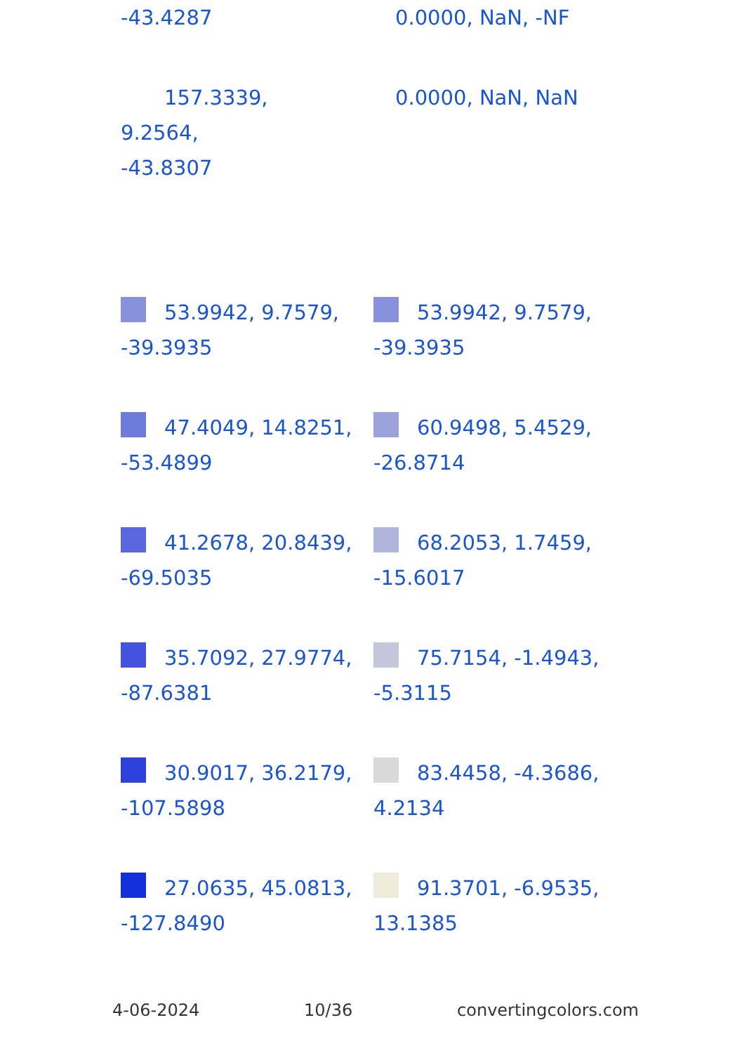-43.4287 0.0000, NaN, -NF
157.3339, 9.2564,
-43.8307
0.0000, NaN, NaN
53.9942, 9.7579,
-39.3935
53.9942, 9.7579,
-39.3935
47.4049, 14.8251,
-53.4899
60.9498, 5.4529,
-26.8714
41.2678, 20.8439,
-69.5035
68.2053, 1.7459,
-15.6017
35.7092, 27.9774,
-87.6381
75.7154, -1.4943,
-5.3115
30.9017, 36.2179,
-107.5898
83.4458, -4.3686,
4.2134
27.0635, 45.0813,
-127.8490
91.3701, -6.9535,
13.1385
4-06-2024 10/36 convertingcolors.com